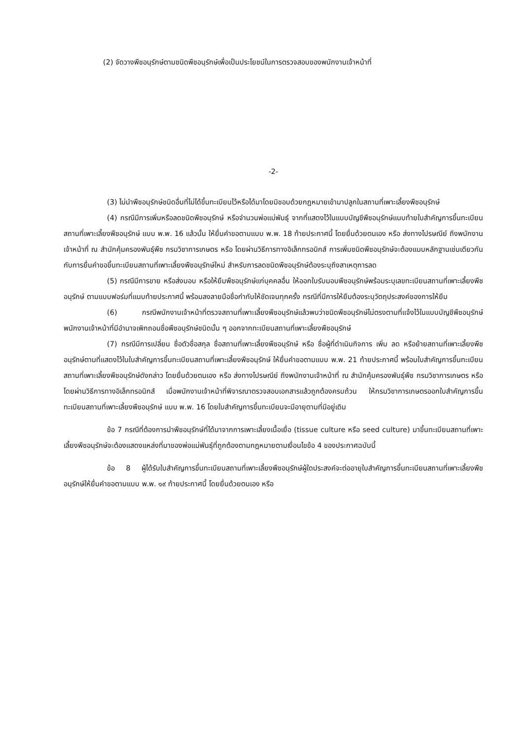(2) จัดวางพืชอนุรักษ์ตามชนิดพืชอนุรักษ์เพื่อเป็นประโยชน์ในการตรวจสอบของพนักงานเจ้าหน้าที่
-2-
(3) ไม่นำพืชอนุรักษ์ชนิดอื่นที่ไม่ได้ขึ้นทะเบียนไว้หรือได้มาโดยมิชอบด้วยกฎหมายเข้ามาปลูกในสถานที่เพาะเลี้ยงพืชอนุรักษ์
(4) กรณีมีการเพิ่มหรือลดชนิดพืชอนุรักษ์ หรือจำนวนพ่อแม่พันธุ์ จากที่แสดงไว้ในแบบบัญชีพืชอนุรักษ์แนบท้ายใบสำคัญการขึ้นทะเบียนสถานที่เพาะเลี้ยงพืชอนุรักษ์ แบบ พ.พ. 16 แล้วนั้น ให้ยื่นคำขอตามแบบ พ.พ. 18 ท้ายประกาศนี้ โดยยื่นด้วยตนเอง หรือ ส่งทางไปรษณีย์ ถึงพนักงานเจ้าหน้าที่ ณ สำนักคุ้มครองพันธุ์พืช กรมวิชาการเกษตร หรือ โดยผ่านวิธีการทางอิเล็กทรอนิกส์ การเพิ่มชนิดพืชอนุรักษ์จะต้องแนบหลักฐานเช่นเดียวกันกับการยื่นคำขอขึ้นทะเบียนสถานที่เพาะเลี้ยงพืชอนุรักษ์ใหม่ สำหรับการลดชนิดพืชอนุรักษ์ต้องระบุถึงสาเหตุการลด
(5) กรณีมีการขาย หรือส่งมอบ หรือให้ยืมพืชอนุรักษ์แก่บุคคลอื่น ให้ออกใบรับมอบพืชอนุรักษ์พร้อมระบุเลขทะเบียนสถานที่เพาะเลี้ยงพืชอนุรักษ์ ตามแบบฟอร์มที่แนบท้ายประกาศนี้ พร้อมลงลายมือชื่อกำกับให้ชัดเจนทุกครั้ง กรณีที่มีการให้ยืมต้องระบุวัตถุประสงค์ของการให้ยืม
(6) กรณีพนักงานเจ้าหน้าที่ตรวจสถานที่เพาะเลี้ยงพืชอนุรักษ์แล้วพบว่าชนิดพืชอนุรักษ์ไม่ตรงตามที่แจ้งไว้ในแบบบัญชีพืชอนุรักษ์ พนักงานเจ้าหน้าที่มีอำนาจเพิกถอนชื่อพืชอนุรักษ์ชนิดนั้น ๆ ออกจากทะเบียนสถานที่เพาะเลี้ยงพืชอนุรักษ์
(7) กรณีมีการเปลี่ยน ชื่อตัวชื่อสกุล ชื่อสถานที่เพาะเลี้ยงพืชอนุรักษ์ หรือ ชื่อผู้ที่ดำเนินกิจการ เพิ่ม ลด หรือย้ายสถานที่เพาะเลี้ยงพืชอนุรักษ์ตามที่แสดงไว้ในใบสำคัญการขึ้นทะเบียนสถานที่เพาะเลี้ยงพืชอนุรักษ์ ให้ยื่นคำขอตามแบบ พ.พ. 21 ท้ายประกาศนี้ พร้อมใบสำคัญการขึ้นทะเบียนสถานที่เพาะเลี้ยงพืชอนุรักษ์ดังกล่าว โดยยื่นด้วยตนเอง หรือ ส่งทางไปรษณีย์ ถึงพนักงานเจ้าหน้าที่ ณ สำนักคุ้มครองพันธุ์พืช กรมวิชาการเกษตร หรือ โดยผ่านวิธีการทางอิเล็กทรอนิกส์ เมื่อพนักงานเจ้าหน้าที่พิจารณาตรวจสอบเอกสารแล้วถูกต้องครบถ้วน ให้กรมวิชาการเกษตรออกใบสำคัญการขึ้นทะเบียนสถานที่เพาะเลี้ยงพืชอนุรักษ์ แบบ พ.พ. 16 โดยใบสำคัญการขึ้นทะเบียนจะมีอายุตามที่มีอยู่เดิม
ข้อ 7 กรณีที่ต้องการนำพืชอนุรักษ์ที่ได้มาจากการเพาะเลี้ยงเนื้อเยื่อ (tissue culture หรือ seed culture) มาขึ้นทะเบียนสถานที่เพาะเลี้ยงพืชอนุรักษ์จะต้องแสดงแหล่งที่มาของพ่อแม่พันธุ์ที่ถูกต้องตามกฎหมายตามเงื่อนไขข้อ 4 ของประกาศฉบับนี้
ข้อ 8 ผู้ได้รับใบสำคัญการขึ้นทะเบียนสถานที่เพาะเลี้ยงพืชอนุรักษ์ผู้ใดประสงค์จะต่ออายุใบสำคัญการขึ้นทะเบียนสถานที่เพาะเลี้ยงพืชอนุรักษ์ให้ยื่นคำขอตามแบบ พ.พ. ๑๙ ท้ายประกาศนี้ โดยยื่นด้วยตนเอง หรือ